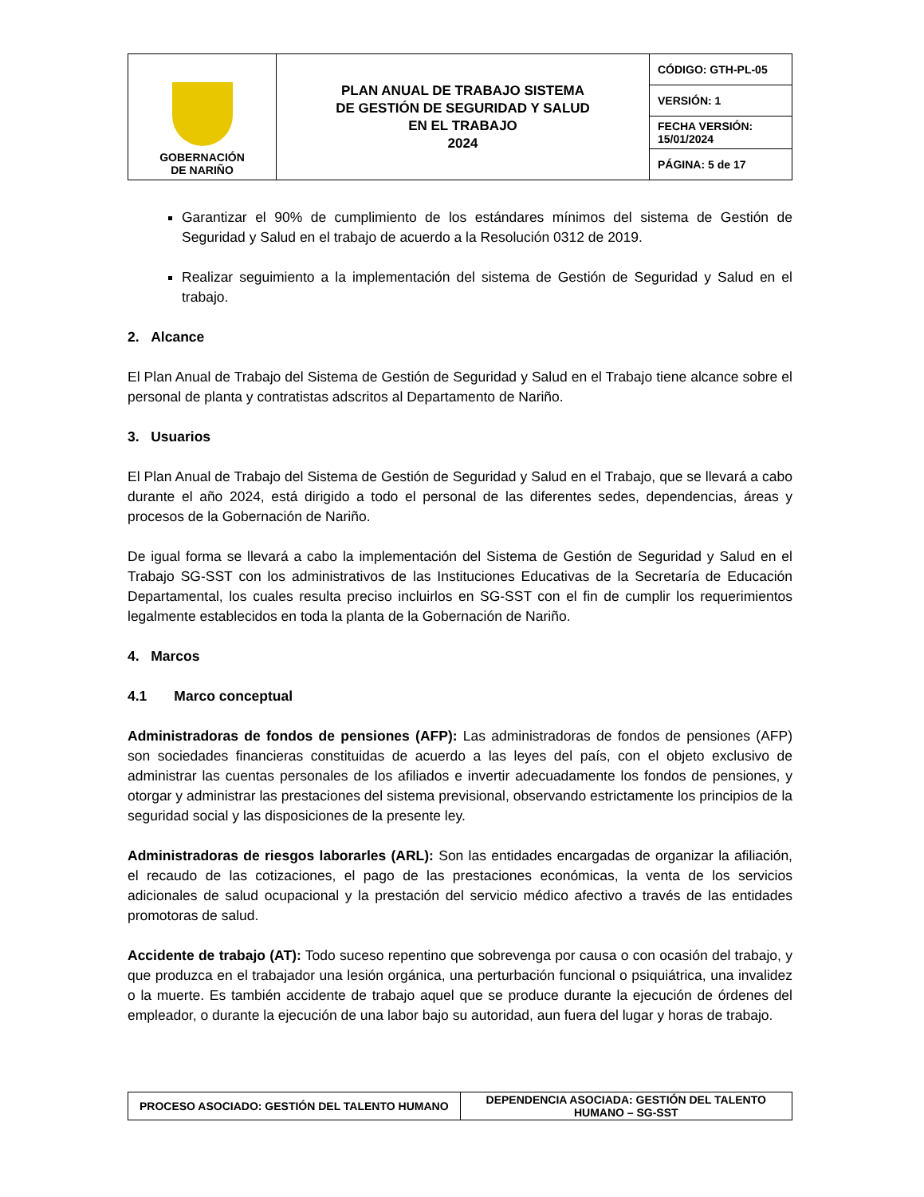| GOBERNACIÓN DE NARIÑO | PLAN ANUAL DE TRABAJO SISTEMA DE GESTIÓN DE SEGURIDAD Y SALUD EN EL TRABAJO 2024 | CÓDIGO: GTH-PL-05 |
| | | VERSIÓN: 1 |
| | | FECHA VERSIÓN: 15/01/2024 |
| | | PÁGINA: 5 de 17 |
Garantizar el 90% de cumplimiento de los estándares mínimos del sistema de Gestión de Seguridad y Salud en el trabajo de acuerdo a la Resolución 0312 de 2019.
Realizar seguimiento a la implementación del sistema de Gestión de Seguridad y Salud en el trabajo.
2. Alcance
El Plan Anual de Trabajo del Sistema de Gestión de Seguridad y Salud en el Trabajo tiene alcance sobre el personal de planta y contratistas adscritos al Departamento de Nariño.
3. Usuarios
El Plan Anual de Trabajo del Sistema de Gestión de Seguridad y Salud en el Trabajo, que se llevará a cabo durante el año 2024, está dirigido a todo el personal de las diferentes sedes, dependencias, áreas y procesos de la Gobernación de Nariño.
De igual forma se llevará a cabo la implementación del Sistema de Gestión de Seguridad y Salud en el Trabajo SG-SST con los administrativos de las Instituciones Educativas de la Secretaría de Educación Departamental, los cuales resulta preciso incluirlos en SG-SST con el fin de cumplir los requerimientos legalmente establecidos en toda la planta de la Gobernación de Nariño.
4. Marcos
4.1 Marco conceptual
Administradoras de fondos de pensiones (AFP): Las administradoras de fondos de pensiones (AFP) son sociedades financieras constituidas de acuerdo a las leyes del país, con el objeto exclusivo de administrar las cuentas personales de los afiliados e invertir adecuadamente los fondos de pensiones, y otorgar y administrar las prestaciones del sistema previsional, observando estrictamente los principios de la seguridad social y las disposiciones de la presente ley.
Administradoras de riesgos laborarles (ARL): Son las entidades encargadas de organizar la afiliación, el recaudo de las cotizaciones, el pago de las prestaciones económicas, la venta de los servicios adicionales de salud ocupacional y la prestación del servicio médico afectivo a través de las entidades promotoras de salud.
Accidente de trabajo (AT): Todo suceso repentino que sobrevenga por causa o con ocasión del trabajo, y que produzca en el trabajador una lesión orgánica, una perturbación funcional o psiquiátrica, una invalidez o la muerte. Es también accidente de trabajo aquel que se produce durante la ejecución de órdenes del empleador, o durante la ejecución de una labor bajo su autoridad, aun fuera del lugar y horas de trabajo.
| PROCESO ASOCIADO: GESTIÓN DEL TALENTO HUMANO | DEPENDENCIA ASOCIADA: GESTIÓN DEL TALENTO HUMANO – SG-SST |